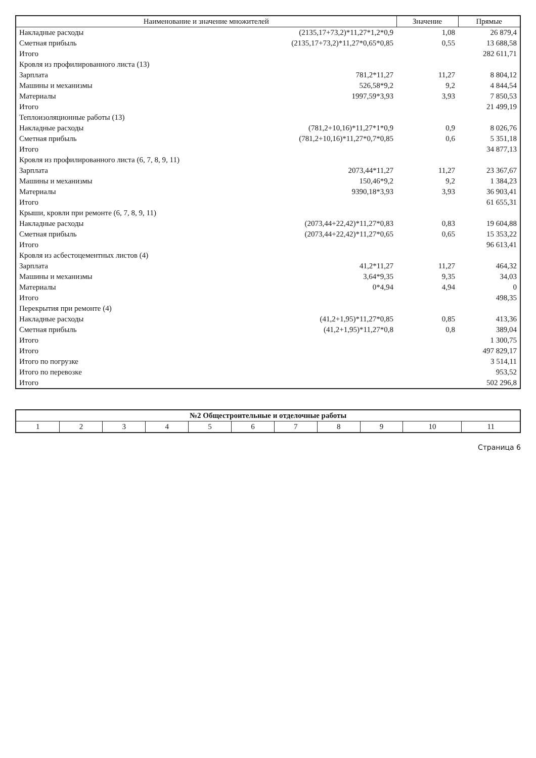| Наименование и значение множителей | | Значение | Прямые |
| --- | --- | --- | --- |
| Накладные расходы | (2135,17+73,2)*11,27*1,2*0,9 | 1,08 | 26 879,4 |
| Сметная прибыль | (2135,17+73,2)*11,27*0,65*0,85 | 0,55 | 13 688,58 |
| Итого | | | 282 611,71 |
| Кровля из профилированного листа (13) | | | |
| Зарплата | 781,2*11,27 | 11,27 | 8 804,12 |
| Машины и механизмы | 526,58*9,2 | 9,2 | 4 844,54 |
| Материалы | 1997,59*3,93 | 3,93 | 7 850,53 |
| Итого | | | 21 499,19 |
| Теплоизоляционные работы (13) | | | |
| Накладные расходы | (781,2+10,16)*11,27*1*0,9 | 0,9 | 8 026,76 |
| Сметная прибыль | (781,2+10,16)*11,27*0,7*0,85 | 0,6 | 5 351,18 |
| Итого | | | 34 877,13 |
| Кровля из профилированного листа (6, 7, 8, 9, 11) | | | |
| Зарплата | 2073,44*11,27 | 11,27 | 23 367,67 |
| Машины и механизмы | 150,46*9,2 | 9,2 | 1 384,23 |
| Материалы | 9390,18*3,93 | 3,93 | 36 903,41 |
| Итого | | | 61 655,31 |
| Крыши, кровли при ремонте (6, 7, 8, 9, 11) | | | |
| Накладные расходы | (2073,44+22,42)*11,27*0,83 | 0,83 | 19 604,88 |
| Сметная прибыль | (2073,44+22,42)*11,27*0,65 | 0,65 | 15 353,22 |
| Итого | | | 96 613,41 |
| Кровля из асбестоцементных листов (4) | | | |
| Зарплата | 41,2*11,27 | 11,27 | 464,32 |
| Машины и механизмы | 3,64*9,35 | 9,35 | 34,03 |
| Материалы | 0*4,94 | 4,94 | 0 |
| Итого | | | 498,35 |
| Перекрытия при ремонте (4) | | | |
| Накладные расходы | (41,2+1,95)*11,27*0,85 | 0,85 | 413,36 |
| Сметная прибыль | (41,2+1,95)*11,27*0,8 | 0,8 | 389,04 |
| Итого | | | 1 300,75 |
| Итого | | | 497 829,17 |
| Итого по погрузке | | | 3 514,11 |
| Итого по перевозке | | | 953,52 |
| Итого | | | 502 296,8 |
| №2 Общестроительные и отделочные работы | | | | | | | | | | |
| --- | --- | --- | --- | --- | --- | --- | --- | --- | --- | --- |
| 1 | 2 | 3 | 4 | 5 | 6 | 7 | 8 | 9 | 10 | 11 |
Страница 6